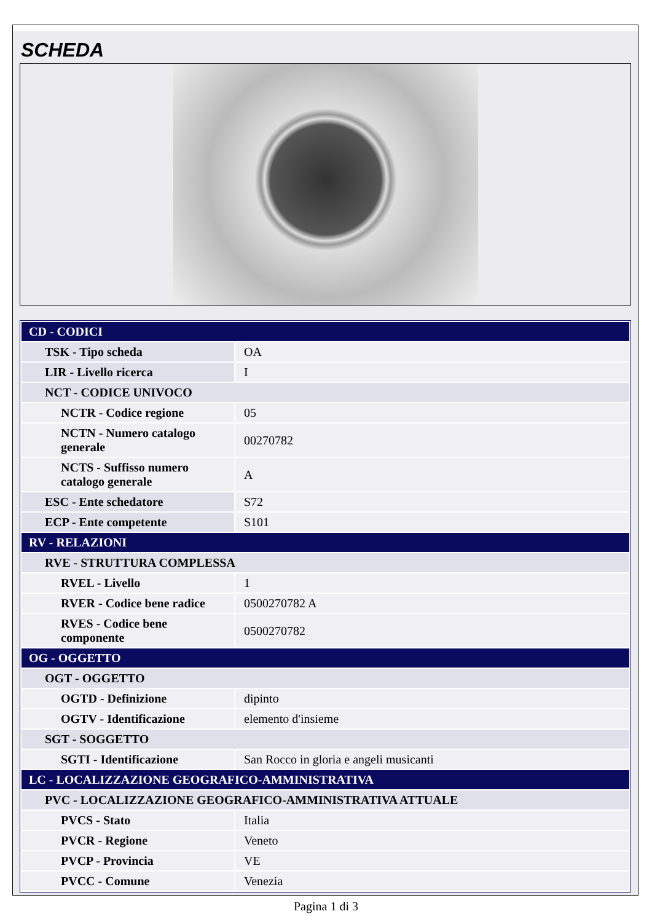SCHEDA
| CD - CODICI | |
| TSK - Tipo scheda | OA |
| LIR - Livello ricerca | I |
| NCT - CODICE UNIVOCO | |
| NCTR - Codice regione | 05 |
| NCTN - Numero catalogo generale | 00270782 |
| NCTS - Suffisso numero catalogo generale | A |
| ESC - Ente schedatore | S72 |
| ECP - Ente competente | S101 |
| RV - RELAZIONI | |
| RVE - STRUTTURA COMPLESSA | |
| RVEL - Livello | 1 |
| RVER - Codice bene radice | 0500270782 A |
| RVES - Codice bene componente | 0500270782 |
| OG - OGGETTO | |
| OGT - OGGETTO | |
| OGTD - Definizione | dipinto |
| OGTV - Identificazione | elemento d'insieme |
| SGT - SOGGETTO | |
| SGTI - Identificazione | San Rocco in gloria e angeli musicanti |
| LC - LOCALIZZAZIONE GEOGRAFICO-AMMINISTRATIVA | |
| PVC - LOCALIZZAZIONE GEOGRAFICO-AMMINISTRATIVA ATTUALE | |
| PVCS - Stato | Italia |
| PVCR - Regione | Veneto |
| PVCP - Provincia | VE |
| PVCC - Comune | Venezia |
Pagina 1 di 3